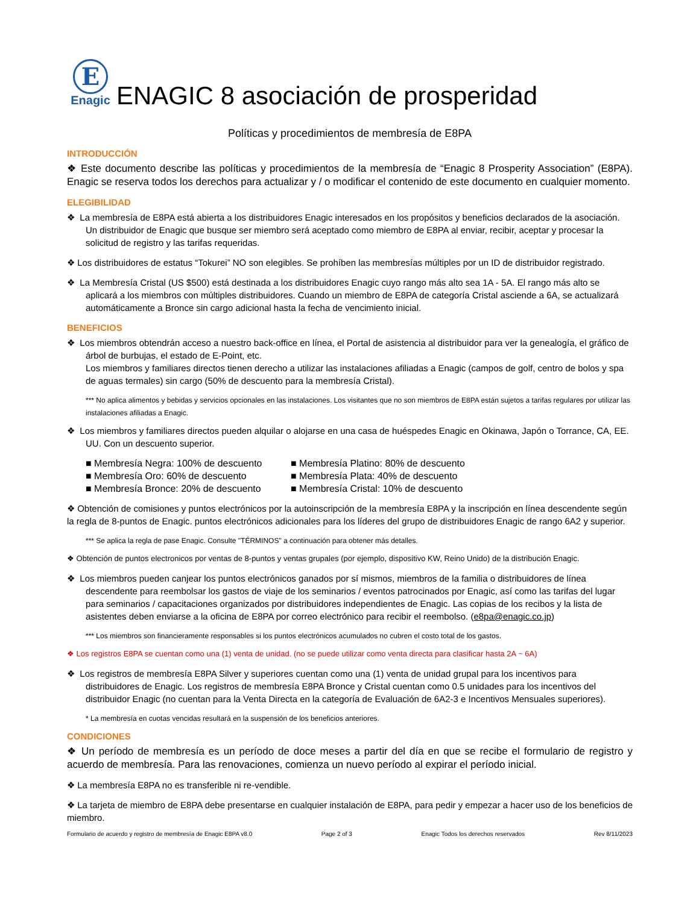E
Enagic
ENAGIC 8 asociación de prosperidad
Políticas y procedimientos de membresía de E8PA
INTRODUCCIÓN
❖ Este documento describe las políticas y procedimientos de la membresía de “Enagic 8 Prosperity Association” (E8PA). Enagic se reserva todos los derechos para actualizar y / o modificar el contenido de este documento en cualquier momento.
ELEGIBILIDAD
❖ La membresía de E8PA está abierta a los distribuidores Enagic interesados en los propósitos y beneficios declarados de la asociación. Un distribuidor de Enagic que busque ser miembro será aceptado como miembro de E8PA al enviar, recibir, aceptar y procesar la solicitud de registro y las tarifas requeridas.
❖ Los distribuidores de estatus “Tokurei” NO son elegibles. Se prohíben las membresías múltiples por un ID de distribuidor registrado.
❖ La Membresía Cristal (US $500) está destinada a los distribuidores Enagic cuyo rango más alto sea 1A - 5A. El rango más alto se aplicará a los miembros con múltiples distribuidores. Cuando un miembro de E8PA de categoría Cristal asciende a 6A, se actualizará automáticamente a Bronce sin cargo adicional hasta la fecha de vencimiento inicial.
BENEFICIOS
❖ Los miembros obtendrán acceso a nuestro back-office en línea, el Portal de asistencia al distribuidor para ver la genealogía, el gráfico de árbol de burbujas, el estado de E-Point, etc.
Los miembros y familiares directos tienen derecho a utilizar las instalaciones afiliadas a Enagic (campos de golf, centro de bolos y spa de aguas termales) sin cargo (50% de descuento para la membresía Cristal).
*** No aplica alimentos y bebidas y servicios opcionales en las instalaciones. Los visitantes que no son miembros de E8PA están sujetos a tarifas regulares por utilizar las instalaciones afiliadas a Enagic.
❖ Los miembros y familiares directos pueden alquilar o alojarse en una casa de huéspedes Enagic en Okinawa, Japón o Torrance, CA, EE. UU. Con un descuento superior.
■ Membresía Negra: 100% de descuento
■ Membresía Platino: 80% de descuento
■ Membresía Oro: 60% de descuento
■ Membresía Plata: 40% de descuento
■ Membresía Bronce: 20% de descuento
■ Membresía Cristal: 10% de descuento
❖ Obtención de comisiones y puntos electrónicos por la autoinscripción de la membresía E8PA y la inscripción en línea descendente según la regla de 8-puntos de Enagic. puntos electrónicos adicionales para los líderes del grupo de distribuidores Enagic de rango 6A2 y superior.
*** Se aplica la regla de pase Enagic. Consulte "TÉRMINOS" a continuación para obtener más detalles.
❖ Obtención de puntos electronicos por ventas de 8-puntos y ventas grupales (por ejemplo, dispositivo KW, Reino Unido) de la distribución Enagic.
❖ Los miembros pueden canjear los puntos electrónicos ganados por sí mismos, miembros de la familia o distribuidores de línea descendente para reembolsar los gastos de viaje de los seminarios / eventos patrocinados por Enagic, así como las tarifas del lugar para seminarios / capacitaciones organizados por distribuidores independientes de Enagic. Las copias de los recibos y la lista de asistentes deben enviarse a la oficina de E8PA por correo electrónico para recibir el reembolso. (e8pa@enagic.co.jp)
*** Los miembros son financieramente responsables si los puntos electrónicos acumulados no cubren el costo total de los gastos.
❖ Los registros E8PA se cuentan como una (1) venta de unidad. (no se puede utilizar como venta directa para clasificar hasta 2A ~ 6A)
❖ Los registros de membresía E8PA Silver y superiores cuentan como una (1) venta de unidad grupal para los incentivos para distribuidores de Enagic. Los registros de membresía E8PA Bronce y Cristal cuentan como 0.5 unidades para los incentivos del distribuidor Enagic (no cuentan para la Venta Directa en la categoría de Evaluación de 6A2-3 e Incentivos Mensuales superiores).
* La membresía en cuotas vencidas resultará en la suspensión de los beneficios anteriores.
CONDICIONES
❖ Un período de membresía es un período de doce meses a partir del día en que se recibe el formulario de registro y acuerdo de membresía. Para las renovaciones, comienza un nuevo período al expirar el período inicial.
❖ La membresía E8PA no es transferible ni re-vendible.
❖ La tarjeta de miembro de E8PA debe presentarse en cualquier instalación de E8PA, para pedir y empezar a hacer uso de los beneficios de miembro.
Formulario de acuerdo y registro de membresía de Enagic E8PA v8.0 Page 2 of 3 Enagic Todos los derechos reservados Rev 8/11/2023